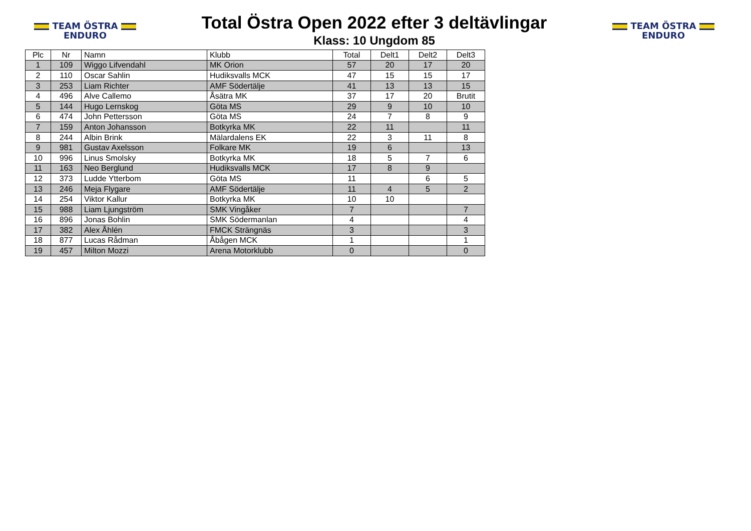TEAM ÖSTRA
ENDURO
Total Östra Open 2022 efter 3 deltävlingar
Klass: 10 Ungdom 85
TEAM ÖSTRA
ENDURO
| Plc | Nr | Namn | Klubb | Total | Delt1 | Delt2 | Delt3 |
| --- | --- | --- | --- | --- | --- | --- | --- |
| 1 | 109 | Wiggo Lifvendahl | MK Orion | 57 | 20 | 17 | 20 |
| 2 | 110 | Oscar Sahlin | Hudiksvalls MCK | 47 | 15 | 15 | 17 |
| 3 | 253 | Liam Richter | AMF Södertälje | 41 | 13 | 13 | 15 |
| 4 | 496 | Alve Callemo | Åsätra MK | 37 | 17 | 20 | Brutit |
| 5 | 144 | Hugo Lernskog | Göta MS | 29 | 9 | 10 | 10 |
| 6 | 474 | John Pettersson | Göta MS | 24 | 7 | 8 | 9 |
| 7 | 159 | Anton Johansson | Botkyrka MK | 22 | 11 | | 11 |
| 8 | 244 | Albin Brink | Mälardalens EK | 22 | 3 | 11 | 8 |
| 9 | 981 | Gustav Axelsson | Folkare MK | 19 | 6 | | 13 |
| 10 | 996 | Linus Smolsky | Botkyrka MK | 18 | 5 | 7 | 6 |
| 11 | 163 | Neo Berglund | Hudiksvalls MCK | 17 | 8 | 9 | |
| 12 | 373 | Ludde Ytterbom | Göta MS | 11 | | 6 | 5 |
| 13 | 246 | Meja Flygare | AMF Södertälje | 11 | 4 | 5 | 2 |
| 14 | 254 | Viktor Kallur | Botkyrka MK | 10 | 10 | | |
| 15 | 988 | Liam Ljungström | SMK Vingåker | 7 | | | 7 |
| 16 | 896 | Jonas Bohlin | SMK Södermanlan | 4 | | | 4 |
| 17 | 382 | Alex Åhlén | FMCK Strängnäs | 3 | | | 3 |
| 18 | 877 | Lucas Rådman | Åbågen MCK | 1 | | | 1 |
| 19 | 457 | Milton Mozzi | Arena Motorklubb | 0 | | | 0 |